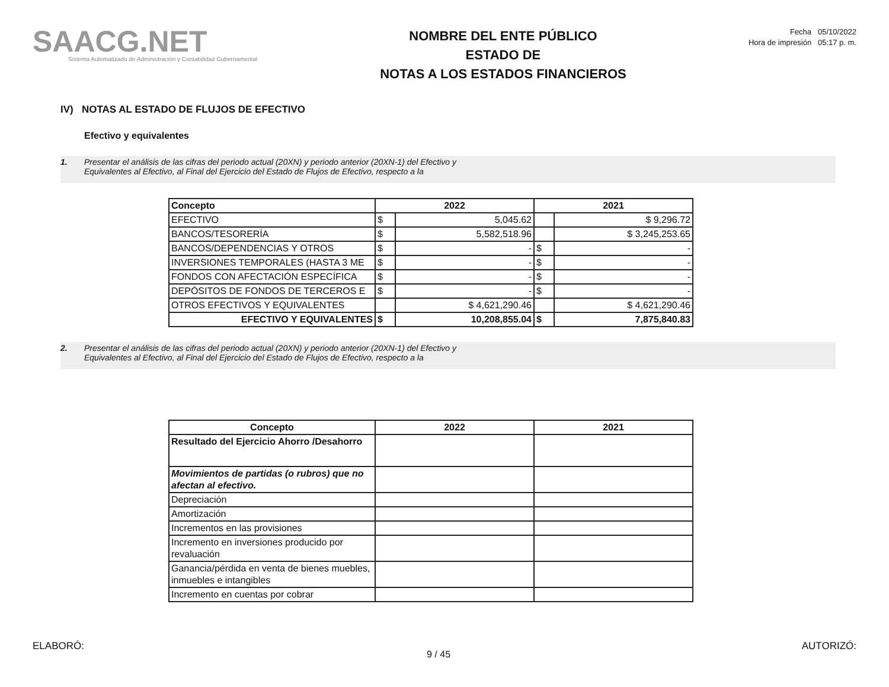SAACG.NET
Sistema Automatizado de Administración y Contabilidad Gubernamental
NOMBRE DEL ENTE PÚBLICO
ESTADO DE
NOTAS A LOS ESTADOS FINANCIEROS
Fecha 05/10/2022
Hora de impresión 05:17 p. m.
IV) NOTAS AL ESTADO DE FLUJOS DE EFECTIVO
Efectivo y equivalentes
1. Presentar el análisis de las cifras del periodo actual (20XN) y periodo anterior (20XN-1) del Efectivo y
Equivalentes al Efectivo, al Final del Ejercicio del Estado de Flujos de Efectivo, respecto a la
| Concepto | 2022 | | 2021 | |
| --- | --- | --- | --- | --- |
| EFECTIVO | $ | 5,045.62 | | $ 9,296.72 |
| BANCOS/TESORERÍA | $ | 5,582,518.96 | | $ 3,245,253.65 |
| BANCOS/DEPENDENCIAS Y OTROS | $ | - | $ | - |
| INVERSIONES TEMPORALES (HASTA 3 ME | $ | - | $ | - |
| FONDOS CON AFECTACIÓN ESPECÍFICA | $ | - | $ | - |
| DEPÓSITOS DE FONDOS DE TERCEROS E | $ | - | $ | - |
| OTROS EFECTIVOS Y EQUIVALENTES | | $ 4,621,290.46 | | $ 4,621,290.46 |
| EFECTIVO Y EQUIVALENTES | $ | 10,208,855.04 | $ | 7,875,840.83 |
2. Presentar el análisis de las cifras del periodo actual (20XN) y periodo anterior (20XN-1) del Efectivo y
Equivalentes al Efectivo, al Final del Ejercicio del Estado de Flujos de Efectivo, respecto a la
| Concepto | 2022 | 2021 |
| --- | --- | --- |
| Resultado del Ejercicio Ahorro /Desahorro | | |
| Movimientos de partidas (o rubros) que no afectan al efectivo. | | |
| Depreciación | | |
| Amortización | | |
| Incrementos en las provisiones | | |
| Incremento en inversiones producido por revaluación | | |
| Ganancia/pérdida en venta de bienes muebles, inmuebles e intangibles | | |
| Incremento en cuentas por cobrar | | |
ELABORÓ: AUTORIZÓ:
9 / 45